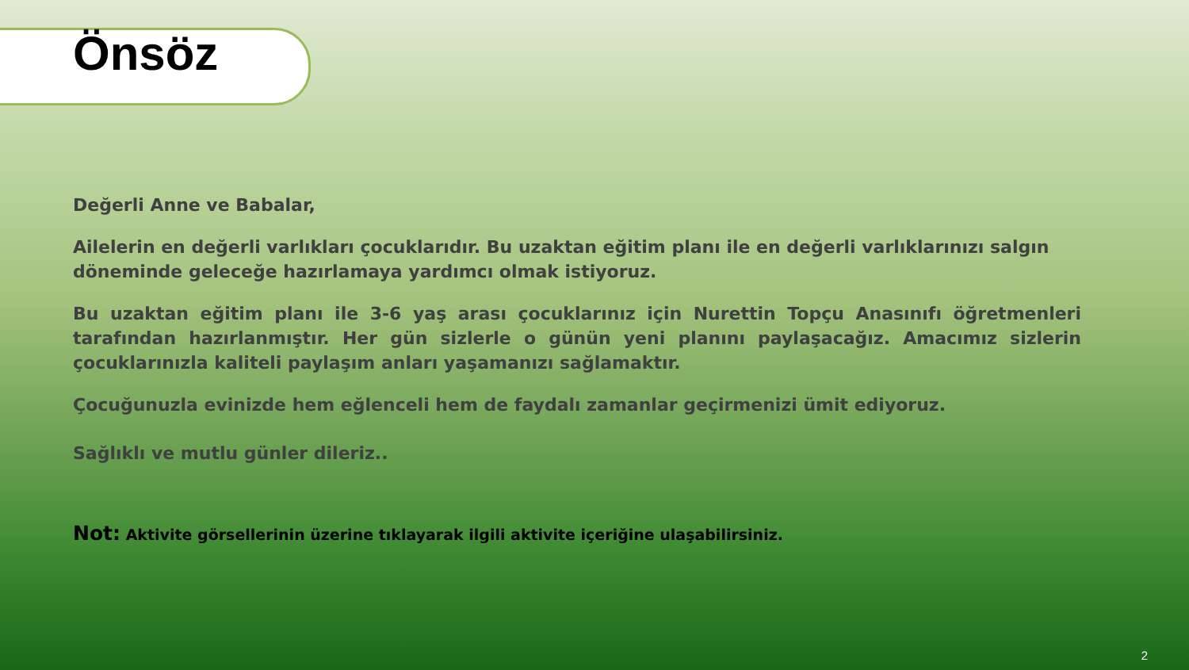Önsöz
Değerli Anne ve Babalar,
Ailelerin en değerli varlıkları çocuklarıdır. Bu uzaktan eğitim planı ile en değerli varlıklarınızı salgın döneminde geleceğe hazırlamaya yardımcı olmak istiyoruz.
Bu uzaktan eğitim planı ile 3-6 yaş arası çocuklarınız için Nurettin Topçu Anasınıfı öğretmenleri tarafından hazırlanmıştır. Her gün sizlerle o günün yeni planını paylaşacağız. Amacımız sizlerin çocuklarınızla kaliteli paylaşım anları yaşamanızı sağlamaktır.
Çocuğunuzla evinizde hem eğlenceli hem de faydalı zamanlar geçirmenizi ümit ediyoruz.
Sağlıklı ve mutlu günler dileriz..
Not: Aktivite görsellerinin üzerine tıklayarak ilgili aktivite içeriğine ulaşabilirsiniz.
2